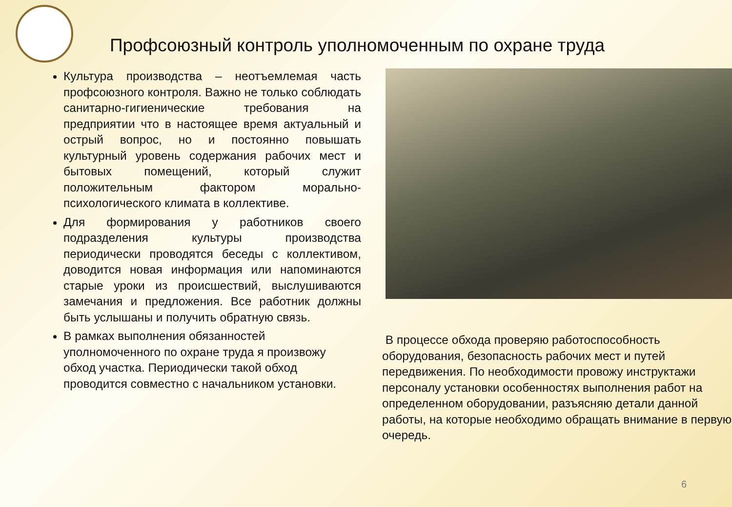Профсоюзный контроль уполномоченным по охране труда
Культура производства – неотъемлемая часть профсоюзного контроля. Важно не только соблюдать санитарно-гигиенические требования на предприятии что в настоящее время актуальный и острый вопрос, но и постоянно повышать культурный уровень содержания рабочих мест и бытовых помещений, который служит положительным фактором морально-психологического климата в коллективе.
Для формирования у работников своего подразделения культуры производства периодически проводятся беседы с коллективом, доводится новая информация или напоминаются старые уроки из происшествий, выслушиваются замечания и предложения. Все работник должны быть услышаны и получить обратную связь.
В рамках выполнения обязанностей уполномоченного по охране труда я произвожу обход участка. Периодически такой обход проводится совместно с начальником установки.
В процессе обхода проверяю работоспособность оборудования, безопасность рабочих мест и путей передвижения. По необходимости провожу инструктажи персоналу установки особенностях выполнения работ на определенном оборудовании, разъясняю детали данной работы, на которые необходимо обращать внимание в первую очередь.
6